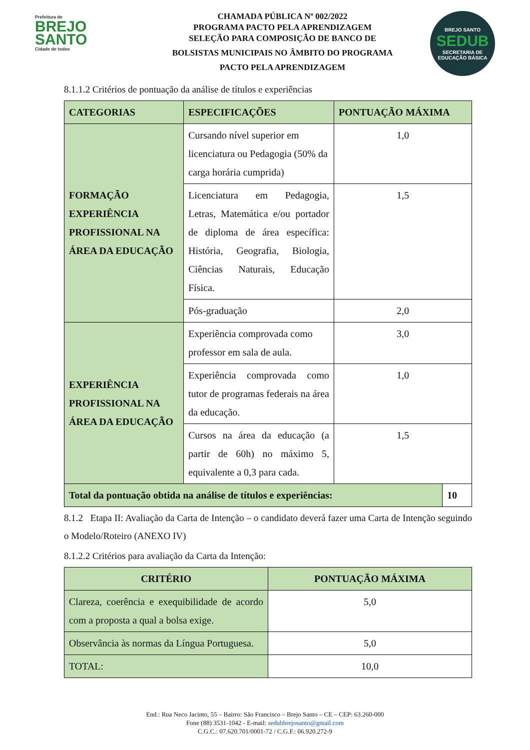Prefeitura de
BREJO
SANTO
Cidade de todos
CHAMADA PÚBLICA Nº 002/2022
PROGRAMA PACTO PELA APRENDIZAGEM
SELEÇÃO PARA COMPOSIÇÃO DE BANCO DE
BOLSISTAS MUNICIPAIS NO ÂMBITO DO PROGRAMA
PACTO PELA APRENDIZAGEM
BREJO SANTO
SEDUB
SECRETARIA DE EDUCAÇÃO BÁSICA
8.1.1.2 Critérios de pontuação da análise de títulos e experiências
| CATEGORIAS | ESPECIFICAÇÕES | PONTUAÇÃO MÁXIMA | |
| --- | --- | --- | --- |
| FORMAÇÃO EXPERIÊNCIA PROFISSIONAL NA ÁREA DA EDUCAÇÃO | Cursando nível superior em licenciatura ou Pedagogia (50% da carga horária cumprida) | 1,0 | |
| | Licenciatura em Pedagogia, Letras, Matemática e/ou portador de diploma de área específica: História, Geografia, Biologia, Ciências Naturais, Educação Física. | 1,5 | |
| | Pós-graduação | 2,0 | |
| EXPERIÊNCIA PROFISSIONAL NA ÁREA DA EDUCAÇÃO | Experiência comprovada como professor em sala de aula. | 3,0 | |
| | Experiência comprovada como tutor de programas federais na área da educação. | 1,0 | |
| | Cursos na área da educação (a partir de 60h) no máximo 5, equivalente a 0,3 para cada. | 1,5 | |
| Total da pontuação obtida na análise de títulos e experiências: | | | 10 |
8.1.2 Etapa II: Avaliação da Carta de Intenção – o candidato deverá fazer uma Carta de Intenção seguindo o Modelo/Roteiro (ANEXO IV)
8.1.2.2 Critérios para avaliação da Carta da Intenção:
| CRITÉRIO | PONTUAÇÃO MÁXIMA |
| --- | --- |
| Clareza, coerência e exequibilidade de acordo com a proposta a qual a bolsa exige. | 5,0 |
| Observância às normas da Língua Portuguesa. | 5,0 |
| TOTAL: | 10,0 |
End.: Rua Neco Jacinto, 55 – Bairro: São Francisco – Brejo Santo – CE – CEP: 63.260-000
Fone (88) 3531-1042 - E-mail: sedubbrejosanto@gmail.com
C.G.C.: 07.620.701/0001-72 / C.G.F.: 06.920.272-9